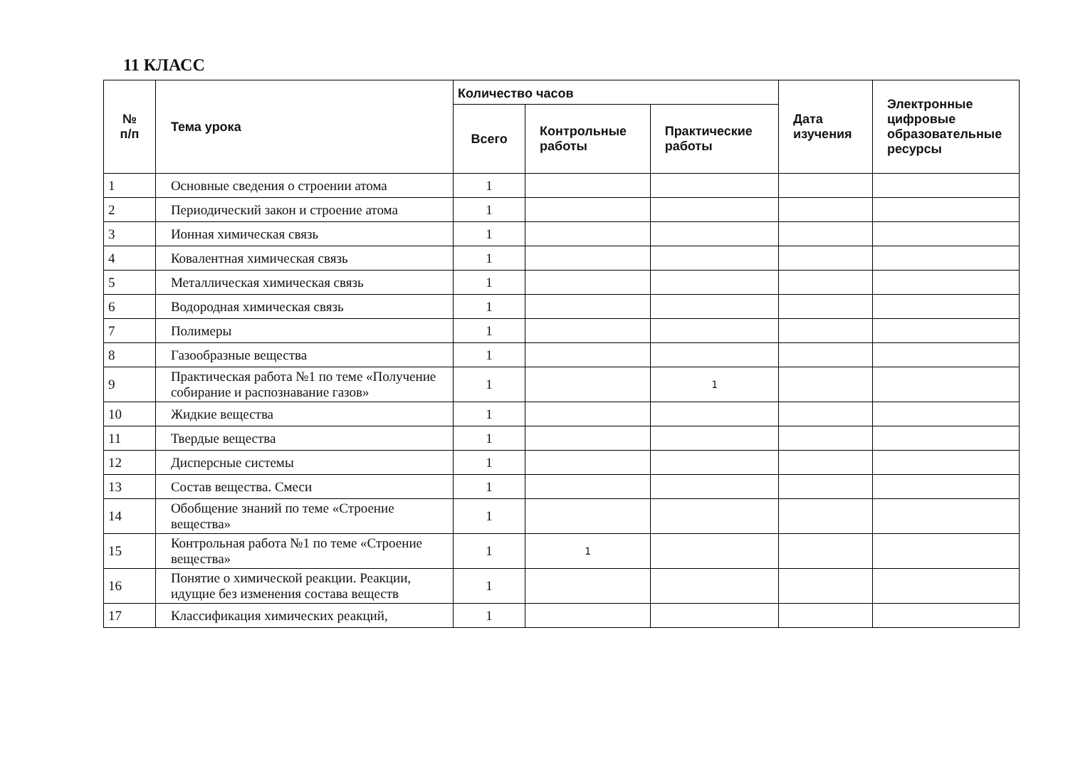11 КЛАСС
| № п/п | Тема урока | Количество часов | | | Дата изучения | Электронные цифровые образовательные ресурсы |
| --- | --- | --- | --- | --- | --- | --- |
| | | Всего | Контрольные работы | Практические работы | | |
| 1 | Основные сведения о строении атома | 1 | | | | |
| 2 | Периодический закон и строение атома | 1 | | | | |
| 3 | Ионная химическая связь | 1 | | | | |
| 4 | Ковалентная химическая связь | 1 | | | | |
| 5 | Металлическая химическая связь | 1 | | | | |
| 6 | Водородная химическая связь | 1 | | | | |
| 7 | Полимеры | 1 | | | | |
| 8 | Газообразные вещества | 1 | | | | |
| 9 | Практическая работа №1 по теме «Получение собирание и распознавание газов» | 1 | | 1 | | |
| 10 | Жидкие вещества | 1 | | | | |
| 11 | Твердые вещества | 1 | | | | |
| 12 | Дисперсные системы | 1 | | | | |
| 13 | Состав вещества. Смеси | 1 | | | | |
| 14 | Обобщение знаний по теме «Строение вещества» | 1 | | | | |
| 15 | Контрольная работа №1 по теме «Строение вещества» | 1 | 1 | | | |
| 16 | Понятие о химической реакции. Реакции, идущие без изменения состава веществ | 1 | | | | |
| 17 | Классификация химических реакций, | 1 | | | | |